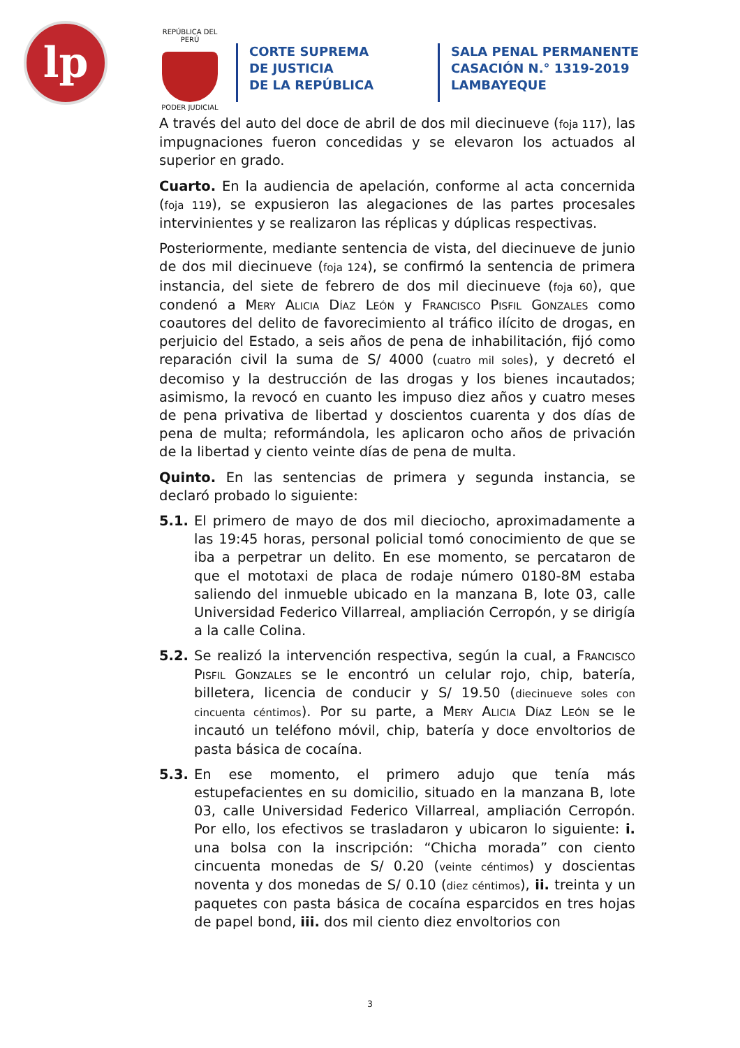lp
REPÚBLICA DEL PERÚ
PODER JUDICIAL
CORTE SUPREMA
DE JUSTICIA
DE LA REPÚBLICA
SALA PENAL PERMANENTE
CASACIÓN N.° 1319-2019
LAMBAYEQUE
A través del auto del doce de abril de dos mil diecinueve (foja 117), las impugnaciones fueron concedidas y se elevaron los actuados al superior en grado.
Cuarto. En la audiencia de apelación, conforme al acta concernida (foja 119), se expusieron las alegaciones de las partes procesales intervinientes y se realizaron las réplicas y dúplicas respectivas.
Posteriormente, mediante sentencia de vista, del diecinueve de junio de dos mil diecinueve (foja 124), se confirmó la sentencia de primera instancia, del siete de febrero de dos mil diecinueve (foja 60), que condenó a Mery Alicia Díaz León y Francisco Pisfil Gonzales como coautores del delito de favorecimiento al tráfico ilícito de drogas, en perjuicio del Estado, a seis años de pena de inhabilitación, fijó como reparación civil la suma de S/ 4000 (cuatro mil soles), y decretó el decomiso y la destrucción de las drogas y los bienes incautados; asimismo, la revocó en cuanto les impuso diez años y cuatro meses de pena privativa de libertad y doscientos cuarenta y dos días de pena de multa; reformándola, les aplicaron ocho años de privación de la libertad y ciento veinte días de pena de multa.
Quinto. En las sentencias de primera y segunda instancia, se declaró probado lo siguiente:
5.1. El primero de mayo de dos mil dieciocho, aproximadamente a las 19:45 horas, personal policial tomó conocimiento de que se iba a perpetrar un delito. En ese momento, se percataron de que el mototaxi de placa de rodaje número 0180-8M estaba saliendo del inmueble ubicado en la manzana B, lote 03, calle Universidad Federico Villarreal, ampliación Cerropón, y se dirigía a la calle Colina.
5.2. Se realizó la intervención respectiva, según la cual, a Francisco Pisfil Gonzales se le encontró un celular rojo, chip, batería, billetera, licencia de conducir y S/ 19.50 (diecinueve soles con cincuenta céntimos). Por su parte, a Mery Alicia Díaz León se le incautó un teléfono móvil, chip, batería y doce envoltorios de pasta básica de cocaína.
5.3. En ese momento, el primero adujo que tenía más estupefacientes en su domicilio, situado en la manzana B, lote 03, calle Universidad Federico Villarreal, ampliación Cerropón. Por ello, los efectivos se trasladaron y ubicaron lo siguiente: i. una bolsa con la inscripción: “Chicha morada” con ciento cincuenta monedas de S/ 0.20 (veinte céntimos) y doscientas noventa y dos monedas de S/ 0.10 (diez céntimos), ii. treinta y un paquetes con pasta básica de cocaína esparcidos en tres hojas de papel bond, iii. dos mil ciento diez envoltorios con
3